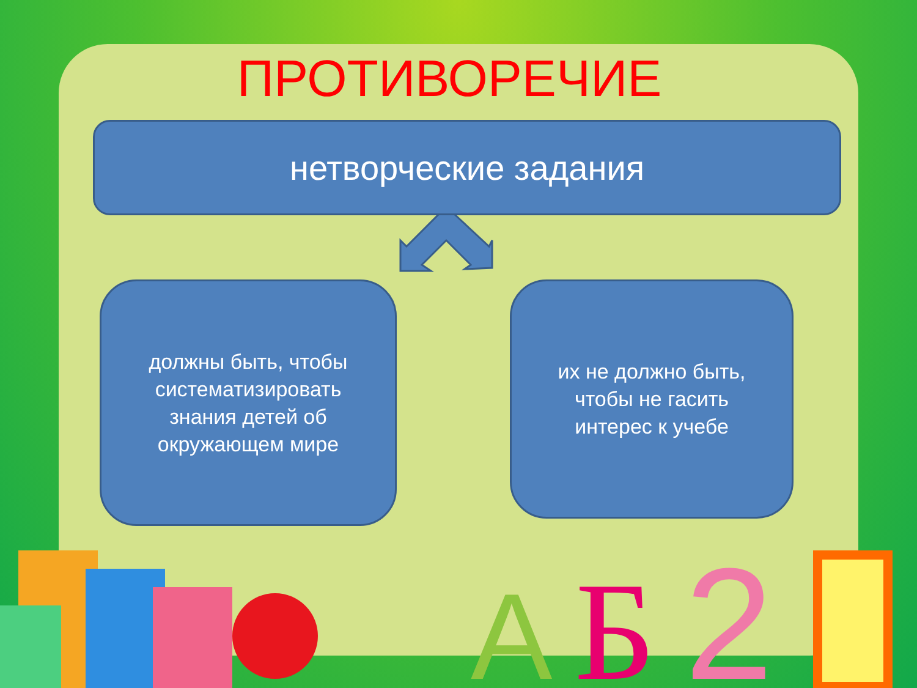ПРОТИВОРЕЧИЕ
нетворческие задания
должны быть, чтобы
систематизировать
знания детей об
окружающем мире
их не должно быть,
чтобы не гасить
интерес к учебе
A
Б
2